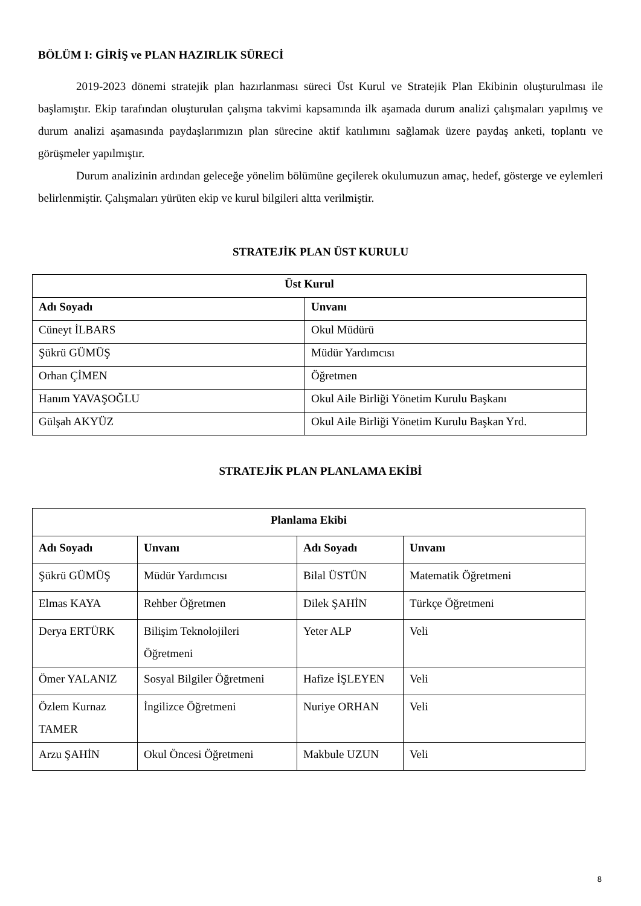BÖLÜM I: GİRİŞ ve PLAN HAZIRLIK SÜRECİ
2019-2023 dönemi stratejik plan hazırlanması süreci Üst Kurul ve Stratejik Plan Ekibinin oluşturulması ile başlamıştır. Ekip tarafından oluşturulan çalışma takvimi kapsamında ilk aşamada durum analizi çalışmaları yapılmış ve durum analizi aşamasında paydaşlarımızın plan sürecine aktif katılımını sağlamak üzere paydaş anketi, toplantı ve görüşmeler yapılmıştır.
Durum analizinin ardından geleceğe yönelim bölümüne geçilerek okulumuzun amaç, hedef, gösterge ve eylemleri belirlenmiştir. Çalışmaları yürüten ekip ve kurul bilgileri altta verilmiştir.
STRATEJİK PLAN ÜST KURULU
| Üst Kurul | |
| --- | --- |
| Adı Soyadı | Unvanı |
| Cüneyt İLBARS | Okul Müdürü |
| Şükrü GÜMÜŞ | Müdür Yardımcısı |
| Orhan ÇİMEN | Öğretmen |
| Hanım YAVAŞOĞLU | Okul Aile Birliği Yönetim Kurulu Başkanı |
| Gülşah AKYÜZ | Okul Aile Birliği Yönetim Kurulu Başkan Yrd. |
STRATEJİK PLAN PLANLAMA EKİBİ
| Planlama Ekibi | | | |
| --- | --- | --- | --- |
| Adı Soyadı | Unvanı | Adı Soyadı | Unvanı |
| Şükrü GÜMÜŞ | Müdür Yardımcısı | Bilal ÜSTÜN | Matematik Öğretmeni |
| Elmas KAYA | Rehber Öğretmen | Dilek ŞAHİN | Türkçe Öğretmeni |
| Derya ERTÜRK | Bilişim Teknolojileri Öğretmeni | Yeter ALP | Veli |
| Ömer YALANIZ | Sosyal Bilgiler Öğretmeni | Hafize İŞLEYEN | Veli |
| Özlem Kurnaz TAMER | İngilizce Öğretmeni | Nuriye ORHAN | Veli |
| Arzu ŞAHİN | Okul Öncesi Öğretmeni | Makbule UZUN | Veli |
8